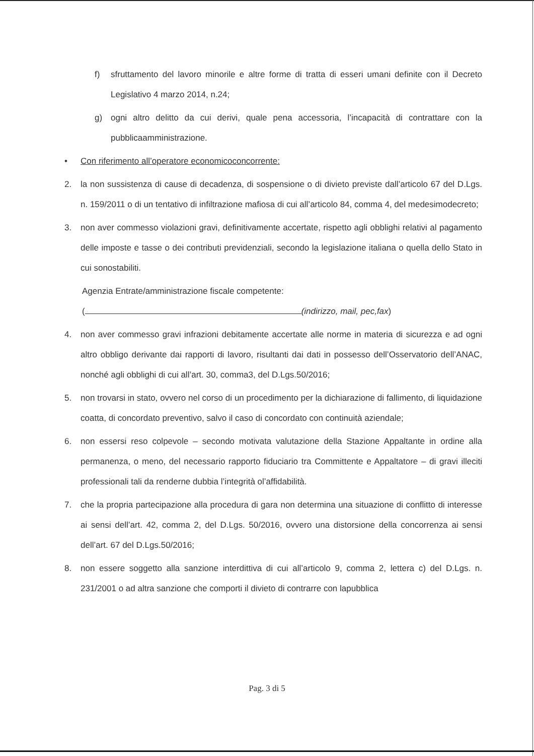f) sfruttamento del lavoro minorile e altre forme di tratta di esseri umani definite con il Decreto Legislativo 4 marzo 2014, n.24;
g) ogni altro delitto da cui derivi, quale pena accessoria, l’incapacità di contrattare con la pubblicaamministrazione.
• Con riferimento all’operatore economicoconcorrente:
2. la non sussistenza di cause di decadenza, di sospensione o di divieto previste dall’articolo 67 del D.Lgs. n. 159/2011 o di un tentativo di infiltrazione mafiosa di cui all’articolo 84, comma 4, del medesimodecreto;
3. non aver commesso violazioni gravi, definitivamente accertate, rispetto agli obblighi relativi al pagamento delle imposte e tasse o dei contributi previdenziali, secondo la legislazione italiana o quella dello Stato in cui sonostabiliti.
Agenzia Entrate/amministrazione fiscale competente:
( (indirizzo, mail, pec,fax)
4. non aver commesso gravi infrazioni debitamente accertate alle norme in materia di sicurezza e ad ogni altro obbligo derivante dai rapporti di lavoro, risultanti dai dati in possesso dell’Osservatorio dell’ANAC, nonché agli obblighi di cui all’art. 30, comma3, del D.Lgs.50/2016;
5. non trovarsi in stato, ovvero nel corso di un procedimento per la dichiarazione di fallimento, di liquidazione coatta, di concordato preventivo, salvo il caso di concordato con continuità aziendale;
6. non essersi reso colpevole – secondo motivata valutazione della Stazione Appaltante in ordine alla permanenza, o meno, del necessario rapporto fiduciario tra Committente e Appaltatore – di gravi illeciti professionali tali da renderne dubbia l’integrità ol’affidabilità.
7. che la propria partecipazione alla procedura di gara non determina una situazione di conflitto di interesse ai sensi dell’art. 42, comma 2, del D.Lgs. 50/2016, ovvero una distorsione della concorrenza ai sensi dell’art. 67 del D.Lgs.50/2016;
8. non essere soggetto alla sanzione interdittiva di cui all’articolo 9, comma 2, lettera c) del D.Lgs. n. 231/2001 o ad altra sanzione che comporti il divieto di contrarre con lapubblica
Pag. 3 di 5